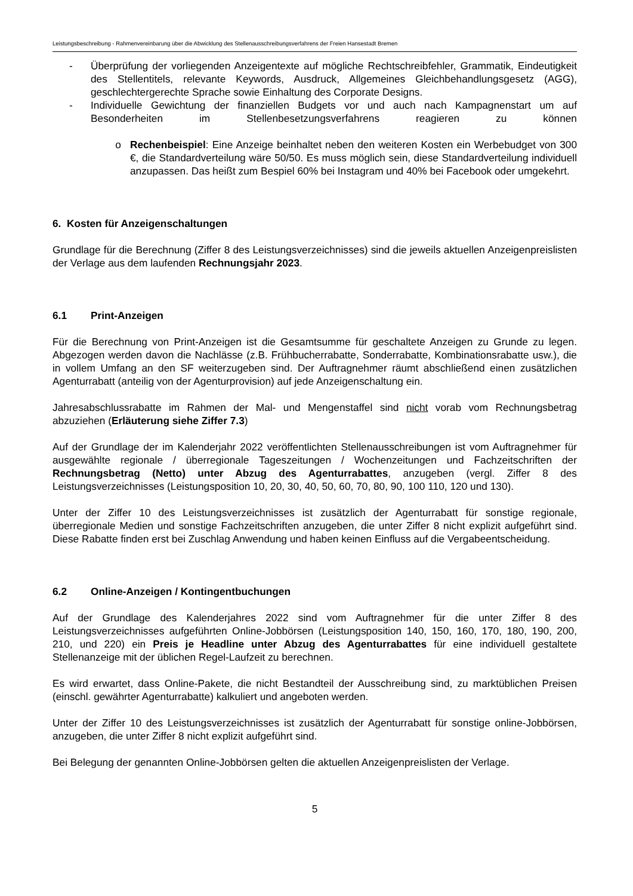Leistungsbeschreibung - Rahmenvereinbarung über die Abwicklung des Stellenausschreibungsverfahrens der Freien Hansestadt Bremen
- Überprüfung der vorliegenden Anzeigentexte auf mögliche Rechtschreibfehler, Grammatik, Eindeutigkeit des Stellentitels, relevante Keywords, Ausdruck, Allgemeines Gleichbehandlungsgesetz (AGG), geschlechtergerechte Sprache sowie Einhaltung des Corporate Designs.
- Individuelle Gewichtung der finanziellen Budgets vor und auch nach Kampagnenstart um auf Besonderheiten im Stellenbesetzungsverfahrens reagieren zu können
o Rechenbeispiel: Eine Anzeige beinhaltet neben den weiteren Kosten ein Werbebudget von 300 €, die Standardverteilung wäre 50/50. Es muss möglich sein, diese Standardverteilung individuell anzupassen. Das heißt zum Bespiel 60% bei Instagram und 40% bei Facebook oder umgekehrt.
6. Kosten für Anzeigenschaltungen
Grundlage für die Berechnung (Ziffer 8 des Leistungsverzeichnisses) sind die jeweils aktuellen Anzeigenpreislisten der Verlage aus dem laufenden Rechnungsjahr 2023.
6.1 Print-Anzeigen
Für die Berechnung von Print-Anzeigen ist die Gesamtsumme für geschaltete Anzeigen zu Grunde zu legen. Abgezogen werden davon die Nachlässe (z.B. Frühbucherrabatte, Sonderrabatte, Kombinationsrabatte usw.), die in vollem Umfang an den SF weiterzugeben sind. Der Auftragnehmer räumt abschließend einen zusätzlichen Agenturrabatt (anteilig von der Agenturprovision) auf jede Anzeigenschaltung ein.
Jahresabschlussrabatte im Rahmen der Mal- und Mengenstaffel sind nicht vorab vom Rechnungsbetrag abzuziehen (Erläuterung siehe Ziffer 7.3)
Auf der Grundlage der im Kalenderjahr 2022 veröffentlichten Stellenausschreibungen ist vom Auftragnehmer für ausgewählte regionale / überregionale Tageszeitungen / Wochenzeitungen und Fachzeitschriften der Rechnungsbetrag (Netto) unter Abzug des Agenturrabattes, anzugeben (vergl. Ziffer 8 des Leistungsverzeichnisses (Leistungsposition 10, 20, 30, 40, 50, 60, 70, 80, 90, 100 110, 120 und 130).
Unter der Ziffer 10 des Leistungsverzeichnisses ist zusätzlich der Agenturrabatt für sonstige regionale, überregionale Medien und sonstige Fachzeitschriften anzugeben, die unter Ziffer 8 nicht explizit aufgeführt sind. Diese Rabatte finden erst bei Zuschlag Anwendung und haben keinen Einfluss auf die Vergabeentscheidung.
6.2 Online-Anzeigen / Kontingentbuchungen
Auf der Grundlage des Kalenderjahres 2022 sind vom Auftragnehmer für die unter Ziffer 8 des Leistungsverzeichnisses aufgeführten Online-Jobbörsen (Leistungsposition 140, 150, 160, 170, 180, 190, 200, 210, und 220) ein Preis je Headline unter Abzug des Agenturrabattes für eine individuell gestaltete Stellenanzeige mit der üblichen Regel-Laufzeit zu berechnen.
Es wird erwartet, dass Online-Pakete, die nicht Bestandteil der Ausschreibung sind, zu marktüblichen Preisen (einschl. gewährter Agenturrabatte) kalkuliert und angeboten werden.
Unter der Ziffer 10 des Leistungsverzeichnisses ist zusätzlich der Agenturrabatt für sonstige online-Jobbörsen, anzugeben, die unter Ziffer 8 nicht explizit aufgeführt sind.
Bei Belegung der genannten Online-Jobbörsen gelten die aktuellen Anzeigenpreislisten der Verlage.
5